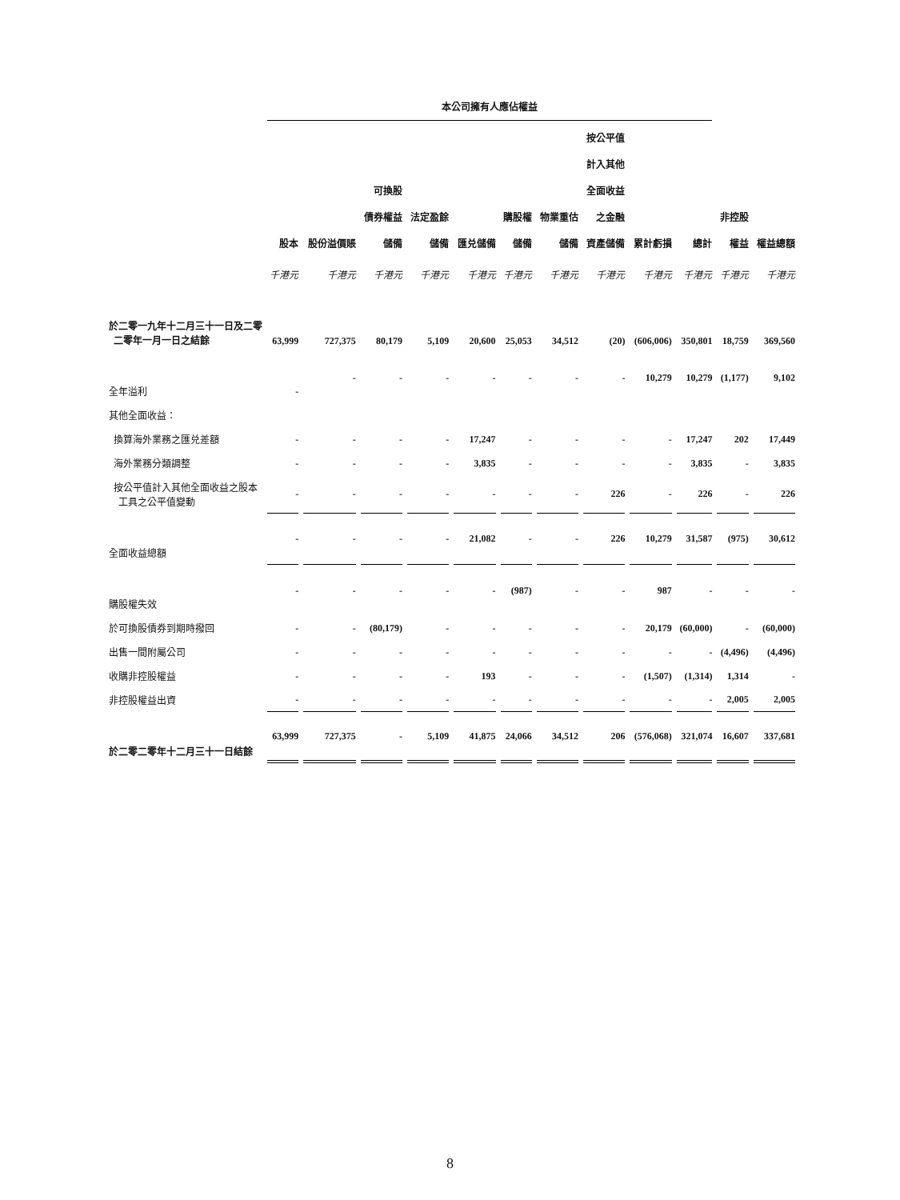| | 本公司擁有人應佔權益 | | | | | | | | | | | |
| --- | --- | --- | --- | --- | --- | --- | --- | --- | --- | --- | --- | --- |
| | 股本 | 股份溢價賬 | 可換股 債券權益 儲備 | 法定盈餘 儲備 | 匯兑儲備 | 購股權 儲備 | 物業重估 儲備 | 按公平值 計入其他 全面收益 之金融 資產儲備 | 累計虧損 | 總計 | 非控股 權益 | 權益總額 |
| | 千港元 | 千港元 | 千港元 | 千港元 | 千港元 | 千港元 | 千港元 | 千港元 | 千港元 | 千港元 | 千港元 | 千港元 |
| 於二零一九年十二月三十一日及二零 二零年一月一日之結餘 | 63,999 | 727,375 | 80,179 | 5,109 | 20,600 | 25,053 | 34,512 | (20) | (606,006) | 350,801 | 18,759 | 369,560 |
| 全年溢利 | - | - | - | - | - | - | - | - | 10,279 | 10,279 | (1,177) | 9,102 |
| 其他全面收益： | | | | | | | | | | | | |
| 換算海外業務之匯兑差額 | - | - | - | - | 17,247 | - | - | - | - | 17,247 | 202 | 17,449 |
| 海外業務分類調整 | - | - | - | - | 3,835 | - | - | - | - | 3,835 | - | 3,835 |
| 按公平值計入其他全面收益之股本 工具之公平值變動 | - | - | - | - | - | - | - | 226 | - | 226 | - | 226 |
| 全面收益總額 | - | - | - | - | 21,082 | - | - | 226 | 10,279 | 31,587 | (975) | 30,612 |
| 購股權失效 | - | - | - | - | - | (987) | - | - | 987 | - | - | - |
| 於可換股債券到期時撥回 | - | - | (80,179) | - | - | - | - | - | 20,179 | (60,000) | - | (60,000) |
| 出售一間附屬公司 | - | - | - | - | - | - | - | - | - | - | (4,496) | (4,496) |
| 收購非控股權益 | - | - | - | - | 193 | - | - | - | (1,507) | (1,314) | 1,314 | - |
| 非控股權益出資 | - | - | - | - | - | - | - | - | - | - | 2,005 | 2,005 |
| 於二零二零年十二月三十一日結餘 | 63,999 | 727,375 | - | 5,109 | 41,875 | 24,066 | 34,512 | 206 | (576,068) | 321,074 | 16,607 | 337,681 |
8